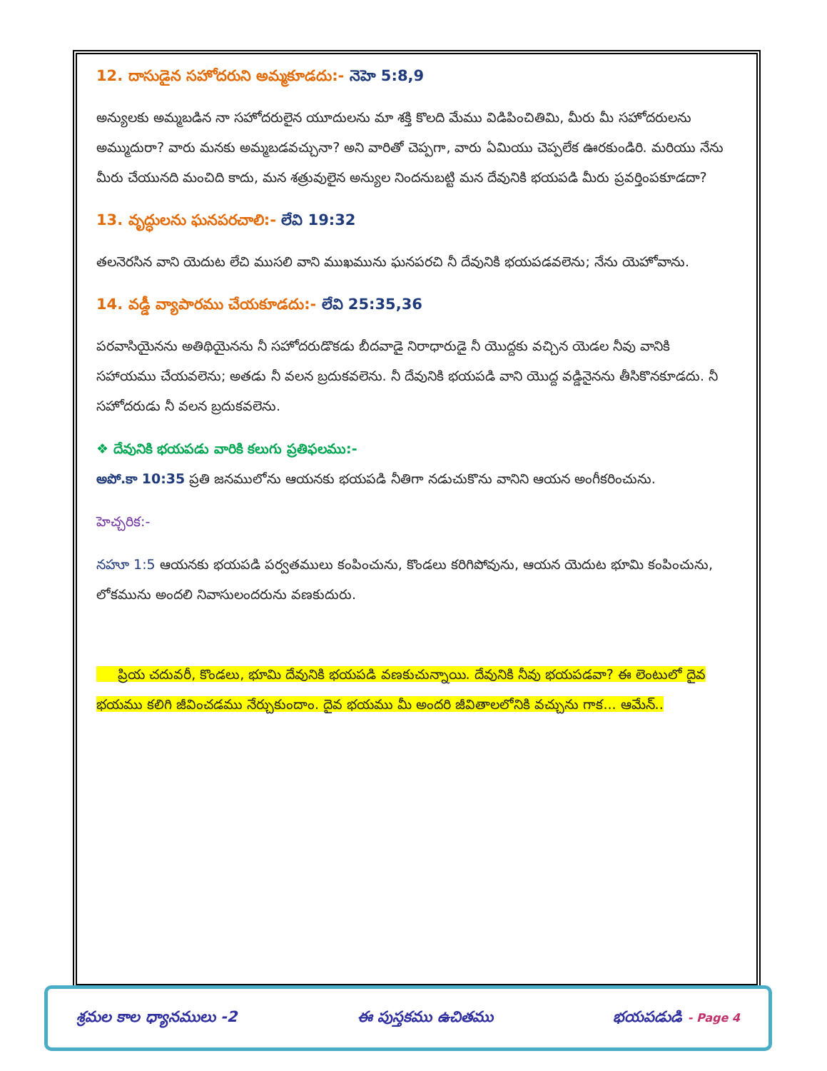12. దాసుడైన సహోదరుని అమ్మకూడదు:- నెహె 5:8,9
అన్యులకు అమ్మబడిన నా సహోదరులైన యూదులను మా శక్తి కొలది మేము విడిపించితిమి, మీరు మీ సహోదరులను అమ్ముదురా? వారు మనకు అమ్మబడవచ్చునా? అని వారితో చెప్పగా, వారు ఏమియు చెప్పలేక ఊరకుండిరి. మరియు నేను మీరు చేయునది మంచిది కాదు, మన శత్రువులైన అన్యుల నిందనుబట్టి మన దేవునికి భయపడి మీరు ప్రవర్తింపకూడదా?
13. వృద్ధులను ఘనపరచాలి:- లేవి 19:32
తలనెరసిన వాని యెదుట లేచి ముసలి వాని ముఖమును ఘనపరచి నీ దేవునికి భయపడవలెను; నేను యెహోవాను.
14. వడ్డీ వ్యాపారము చేయకూడదు:- లేవి 25:35,36
పరవాసియైనను అతిథియైనను నీ సహోదరుడొకడు బీదవాడై నిరాధారుడై నీ యొద్దకు వచ్చిన యెడల నీవు వానికి సహాయము చేయవలెను; అతడు నీ వలన బ్రదుకవలెను. నీ దేవునికి భయపడి వాని యొద్ద వడ్డినైనను తీసికొనకూడదు. నీ సహోదరుడు నీ వలన బ్రదుకవలెను.
❖ దేవునికి భయపడు వారికి కలుగు ప్రతిఫలము:-
అపో.కా 10:35 ప్రతి జనములోను ఆయనకు భయపడి నీతిగా నడుచుకొను వానిని ఆయన అంగీకరించును.
హెచ్చరిక:-
నహూ 1:5 ఆయనకు భయపడి పర్వతములు కంపించును, కొండలు కరిగిపోవును, ఆయన యెదుట భూమి కంపించును, లోకమును అందలి నివాసులందరును వణకుదురు.
ప్రియ చదువరీ, కొండలు, భూమి దేవునికి భయపడి వణకుచున్నాయి. దేవునికి నీవు భయపడవా? ఈ లెంటులో దైవ భయము కలిగి జీవించడము నేర్చుకుందాం. దైవ భయము మీ అందరి జీవితాలలోనికి వచ్చును గాక... ఆమేన్..
శ్రమల కాల ధ్యానములు -2 ఈ పుస్తకము ఉచితము భయపడుడి - Page 4